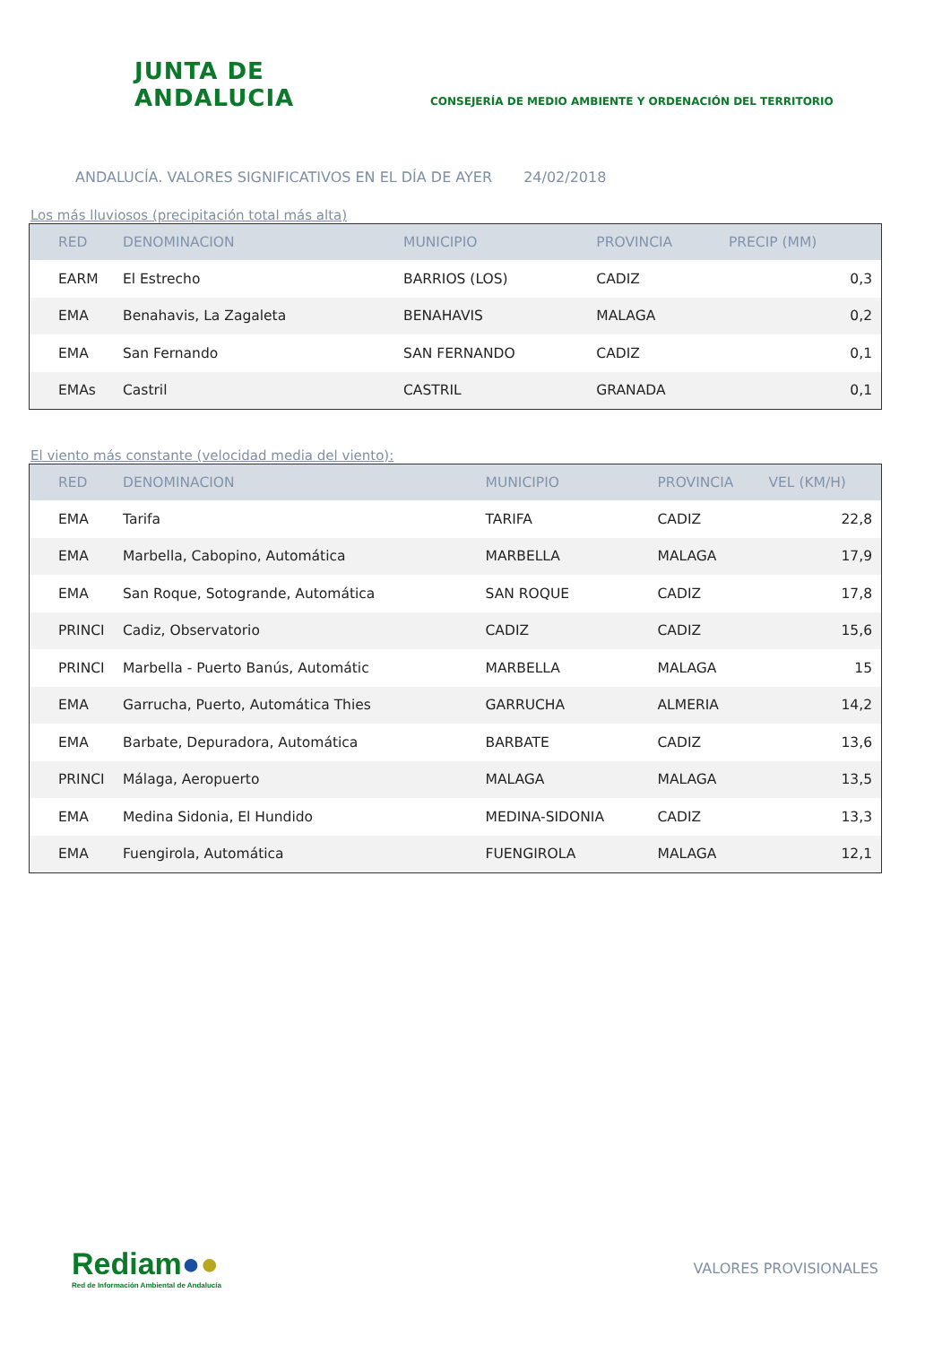JUNTA DE ANDALUCIA
CONSEJERÍA DE MEDIO AMBIENTE Y ORDENACIÓN DEL TERRITORIO
ANDALUCÍA. VALORES SIGNIFICATIVOS EN EL DÍA DE AYER 24/02/2018
Los más lluviosos (precipitación total más alta)
| RED | DENOMINACION | MUNICIPIO | PROVINCIA | PRECIP (MM) |
| --- | --- | --- | --- | --- |
| EARM | El Estrecho | BARRIOS (LOS) | CADIZ | 0,3 |
| EMA | Benahavis, La Zagaleta | BENAHAVIS | MALAGA | 0,2 |
| EMA | San Fernando | SAN FERNANDO | CADIZ | 0,1 |
| EMAs | Castril | CASTRIL | GRANADA | 0,1 |
El viento más constante (velocidad media del viento):
| RED | DENOMINACION | MUNICIPIO | PROVINCIA | VEL (KM/H) |
| --- | --- | --- | --- | --- |
| EMA | Tarifa | TARIFA | CADIZ | 22,8 |
| EMA | Marbella, Cabopino, Automática | MARBELLA | MALAGA | 17,9 |
| EMA | San Roque, Sotogrande, Automática | SAN ROQUE | CADIZ | 17,8 |
| PRINCI | Cadiz, Observatorio | CADIZ | CADIZ | 15,6 |
| PRINCI | Marbella - Puerto Banús, Automátic | MARBELLA | MALAGA | 15 |
| EMA | Garrucha, Puerto, Automática Thies | GARRUCHA | ALMERIA | 14,2 |
| EMA | Barbate, Depuradora, Automática | BARBATE | CADIZ | 13,6 |
| PRINCI | Málaga, Aeropuerto | MALAGA | MALAGA | 13,5 |
| EMA | Medina Sidonia, El Hundido | MEDINA-SIDONIA | CADIZ | 13,3 |
| EMA | Fuengirola, Automática | FUENGIROLA | MALAGA | 12,1 |
Rediam●●
Red de Información Ambiental de Andalucía
VALORES PROVISIONALES